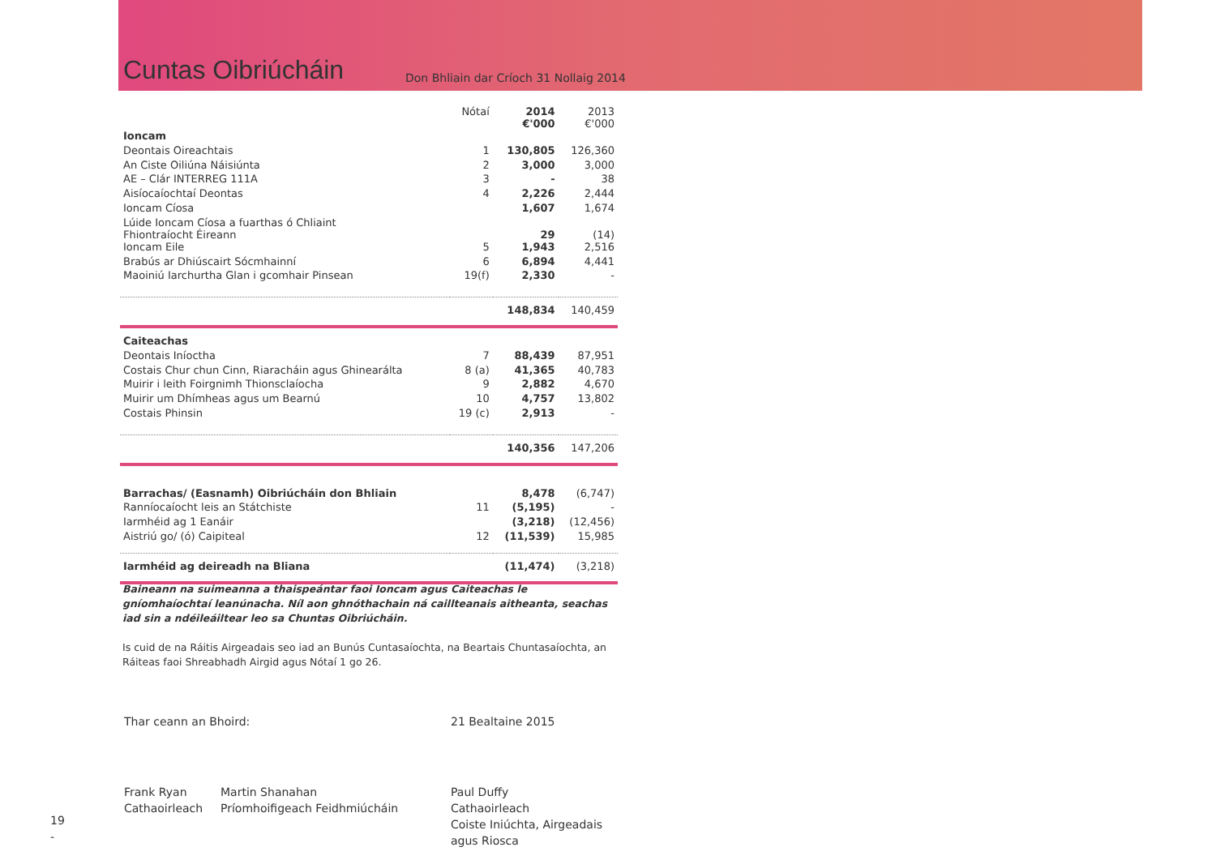Cuntas Oibriúcháin
Don Bhliain dar Críoch 31 Nollaig 2014
| | Nótaí | 2014 €'000 | 2013 €'000 |
| --- | --- | --- | --- |
| Ioncam | | | |
| Deontais Oireachtais | 1 | 130,805 | 126,360 |
| An Ciste Oiliúna Náisiúnta | 2 | 3,000 | 3,000 |
| AE – Clár INTERREG 111A | 3 | - | 38 |
| Aisíocaíochtaí Deontas | 4 | 2,226 | 2,444 |
| Ioncam Cíosa | | 1,607 | 1,674 |
| Lúide Ioncam Cíosa a fuarthas ó Chliaint Fhiontraíocht Éireann | | 29 | (14) |
| Ioncam Eile | 5 | 1,943 | 2,516 |
| Brabús ar Dhiúscairt Sócmhainní | 6 | 6,894 | 4,441 |
| Maoiniú Iarchurtha Glan i gcomhair Pinsean | 19(f) | 2,330 | - |
| | | 148,834 | 140,459 |
| Caiteachas | | | |
| Deontais Iníoctha | 7 | 88,439 | 87,951 |
| Costais Chur chun Cinn, Riaracháin agus Ghinearálta | 8 (a) | 41,365 | 40,783 |
| Muirir i leith Foirgnimh Thionsclaíocha | 9 | 2,882 | 4,670 |
| Muirir um Dhímheas agus um Bearnú | 10 | 4,757 | 13,802 |
| Costais Phinsin | 19 (c) | 2,913 | - |
| | | 140,356 | 147,206 |
| Barrachas/ (Easnamh) Oibriúcháin don Bhliain | | 8,478 | (6,747) |
| Ranníocaíocht leis an Státchiste | 11 | (5,195) | - |
| Iarmhéid ag 1 Eanáir | | (3,218) | (12,456) |
| Aistriú go/ (ó) Caipiteal | 12 | (11,539) | 15,985 |
| Iarmhéid ag deireadh na Bliana | | (11,474) | (3,218) |
Baineann na suimeanna a thaispeántar faoi Ioncam agus Caiteachas le gníomhaíochtaí leanúnacha. Níl aon ghnóthachain ná caillteanais aitheanta, seachas iad sin a ndéileáiltear leo sa Chuntas Oibriúcháin.
Is cuid de na Ráitis Airgeadais seo iad an Bunús Cuntasaíochta, na Beartais Chuntasaíochta, an Ráiteas faoi Shreabhadh Airgid agus Nótaí 1 go 26.
Thar ceann an Bhoird: 21 Bealtaine 2015
Frank Ryan
Cathaoirleach
Martin Shanahan
Príomhoifigeach Feidhmiúcháin
Paul Duffy
Cathaoirleach
Coiste Iniúchta, Airgeadais
agus Riosca
19
-